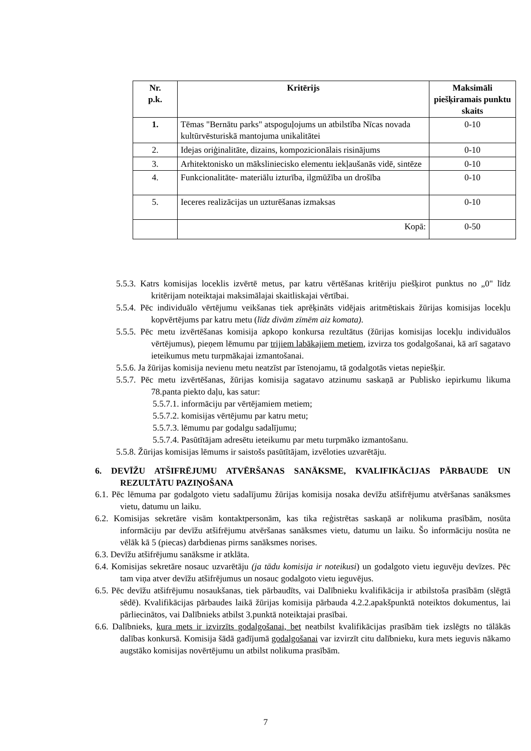| Nr. p.k. | Kritērijs | Maksimāli piešķiramais punktu skaits |
| --- | --- | --- |
| 1. | Tēmas "Bernātu parks" atspoguļojums un atbilstība Nīcas novada kultūrvēsturiskā mantojuma unikalitātei | 0-10 |
| 2. | Idejas oriģinalitāte, dizains, kompozicionālais risinājums | 0-10 |
| 3. | Arhitektonisko un māksliniecisko elementu iekļaušanās vidē, sintēze | 0-10 |
| 4. | Funkcionalitāte- materiālu izturība, ilgmūžība un drošība | 0-10 |
| 5. | Ieceres realizācijas un uzturēšanas izmaksas | 0-10 |
| | Kopā: | 0-50 |
5.5.3. Katrs komisijas loceklis izvērtē metus, par katru vērtēšanas kritēriju piešķirot punktus no „0" līdz kritērijam noteiktajai maksimālajai skaitliskajai vērtībai.
5.5.4. Pēc individuālo vērtējumu veikšanas tiek aprēķināts vidējais aritmētiskais žūrijas komisijas locekļu kopvērtējums par katru metu (līdz divām zīmēm aiz komata).
5.5.5. Pēc metu izvērtēšanas komisija apkopo konkursa rezultātus (žūrijas komisijas locekļu individuālos vērtējumus), pieņem lēmumu par trijiem labākajiem metiem, izvirza tos godalgošanai, kā arī sagatavo ieteikumus metu turpmākajai izmantošanai.
5.5.6. Ja žūrijas komisija nevienu metu neatzīst par īstenojamu, tā godalgotās vietas nepiešķir.
5.5.7. Pēc metu izvērtēšanas, žūrijas komisija sagatavo atzinumu saskaņā ar Publisko iepirkumu likuma 78.panta piekto daļu, kas satur:
5.5.7.1. informāciju par vērtējamiem metiem;
5.5.7.2. komisijas vērtējumu par katru metu;
5.5.7.3. lēmumu par godalgu sadalījumu;
5.5.7.4. Pasūtītājam adresētu ieteikumu par metu turpmāko izmantošanu.
5.5.8. Žūrijas komisijas lēmums ir saistošs pasūtītājam, izvēloties uzvarētāju.
6. DEVĪŽU ATŠIFRĒJUMU ATVĒRŠANAS SANĀKSME, KVALIFIKĀCIJAS PĀRBAUDE UN REZULTĀTU PAZIŅOŠANA
6.1. Pēc lēmuma par godalgoto vietu sadalījumu žūrijas komisija nosaka devīžu atšifrējumu atvēršanas sanāksmes vietu, datumu un laiku.
6.2. Komisijas sekretāre visām kontaktpersonām, kas tika reģistrētas saskaņā ar nolikuma prasībām, nosūta informāciju par devīžu atšifrējumu atvēršanas sanāksmes vietu, datumu un laiku. Šo informāciju nosūta ne vēlāk kā 5 (piecas) darbdienas pirms sanāksmes norises.
6.3. Devīžu atšifrējumu sanāksme ir atklāta.
6.4. Komisijas sekretāre nosauc uzvarētāju (ja tādu komisija ir noteikusi) un godalgoto vietu ieguvēju devīzes. Pēc tam viņa atver devīžu atšifrējumus un nosauc godalgoto vietu ieguvējus.
6.5. Pēc devīžu atšifrējumu nosaukšanas, tiek pārbaudīts, vai Dalībnieku kvalifikācija ir atbilstoša prasībām (slēgtā sēdē). Kvalifikācijas pārbaudes laikā žūrijas komisija pārbauda 4.2.2.apakšpunktā noteiktos dokumentus, lai pārliecinātos, vai Dalībnieks atbilst 3.punktā noteiktajai prasībai.
6.6. Dalībnieks, kura mets ir izvirzīts godalgošanai, bet neatbilst kvalifikācijas prasībām tiek izslēgts no tālākās dalības konkursā. Komisija šādā gadījumā godalgošanai var izvirzīt citu dalībnieku, kura mets ieguvis nākamo augstāko komisijas novērtējumu un atbilst nolikuma prasībām.
7